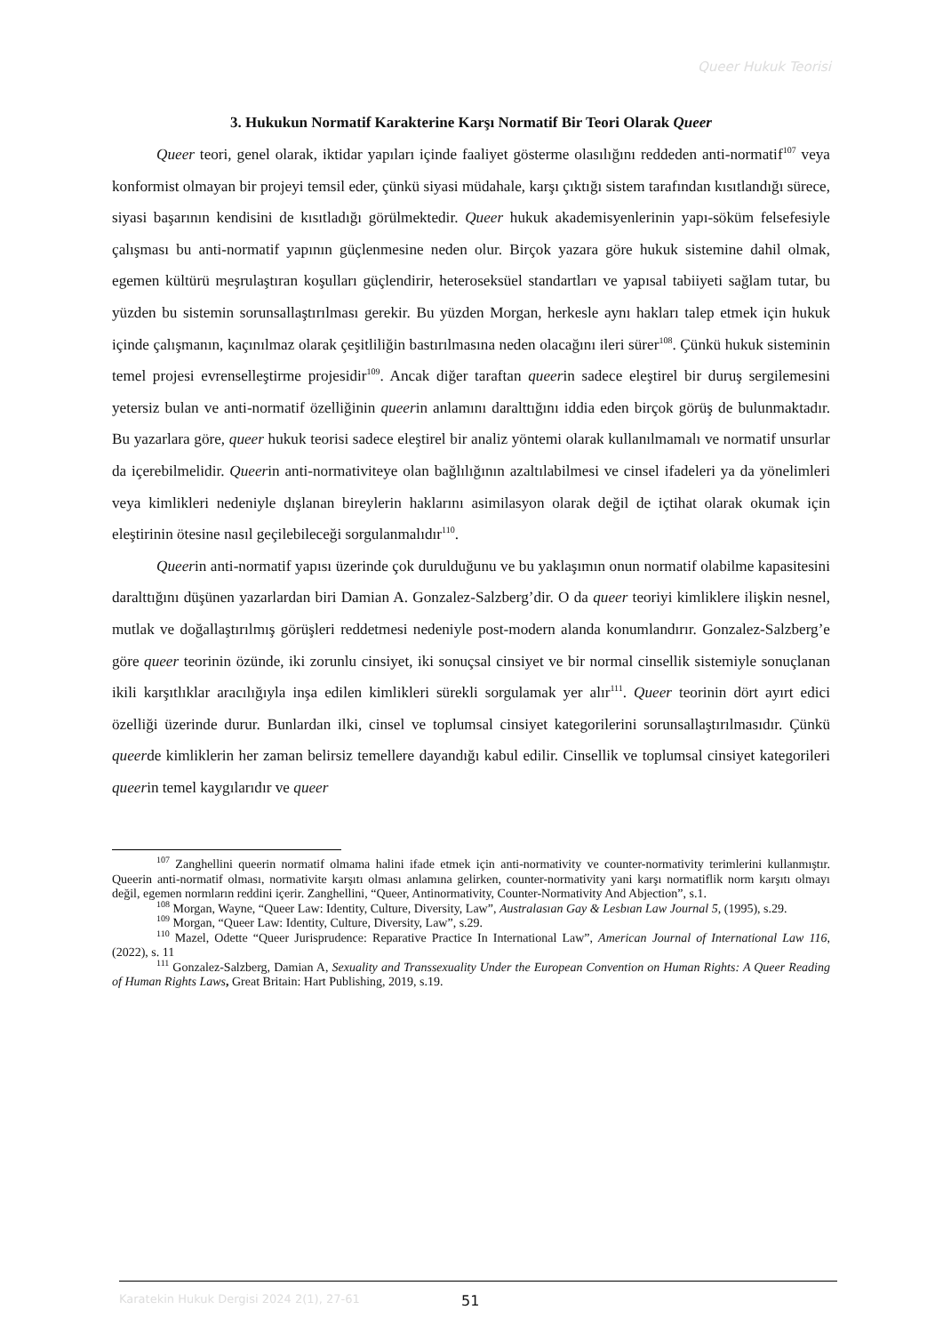Queer Hukuk Teorisi
3. Hukukun Normatif Karakterine Karşı Normatif Bir Teori Olarak Queer
Queer teori, genel olarak, iktidar yapıları içinde faaliyet gösterme olasılığını reddeden anti-normatif<sup>107</sup> veya konformist olmayan bir projeyi temsil eder, çünkü siyasi müdahale, karşı çıktığı sistem tarafından kısıtlandığı sürece, siyasi başarının kendisini de kısıtladığı görülmektedir. Queer hukuk akademisyenlerinin yapı-söküm felsefesiyle çalışması bu anti-normatif yapının güçlenmesine neden olur. Birçok yazara göre hukuk sistemine dahil olmak, egemen kültürü meşrulaştıran koşulları güçlendirir, heteroseksüel standartları ve yapısal tabiiyeti sağlam tutar, bu yüzden bu sistemin sorunsallaştırılması gerekir. Bu yüzden Morgan, herkesle aynı hakları talep etmek için hukuk içinde çalışmanın, kaçınılmaz olarak çeşitliliğin bastırılmasına neden olacağını ileri sürer<sup>108</sup>. Çünkü hukuk sisteminin temel projesi evrenselleştirme projesidir<sup>109</sup>. Ancak diğer taraftan queerin sadece eleştirel bir duruş sergilemesini yetersiz bulan ve anti-normatif özelliğinin queerin anlamını daralttığını iddia eden birçok görüş de bulunmaktadır. Bu yazarlara göre, queer hukuk teorisi sadece eleştirel bir analiz yöntemi olarak kullanılmamalı ve normatif unsurlar da içerebilmelidir. Queerin anti-normativiteye olan bağlılığının azaltılabilmesi ve cinsel ifadeleri ya da yönelimleri veya kimlikleri nedeniyle dışlanan bireylerin haklarını asimilasyon olarak değil de içtihat olarak okumak için eleştirinin ötesine nasıl geçilebileceği sorgulanmalıdır<sup>110</sup>.
Queerin anti-normatif yapısı üzerinde çok durulduğunu ve bu yaklaşımın onun normatif olabilme kapasitesini daralttığını düşünen yazarlardan biri Damian A. Gonzalez-Salzberg’dir. O da queer teoriyi kimliklere ilişkin nesnel, mutlak ve doğallaştırılmış görüşleri reddetmesi nedeniyle post-modern alanda konumlandırır. Gonzalez-Salzberg’e göre queer teorinin özünde, iki zorunlu cinsiyet, iki sonuçsal cinsiyet ve bir normal cinsellik sistemiyle sonuçlanan ikili karşıtlıklar aracılığıyla inşa edilen kimlikleri sürekli sorgulamak yer alır<sup>111</sup>. Queer teorinin dört ayırt edici özelliği üzerinde durur. Bunlardan ilki, cinsel ve toplumsal cinsiyet kategorilerini sorunsallaştırılmasıdır. Çünkü queerde kimliklerin her zaman belirsiz temellere dayandığı kabul edilir. Cinsellik ve toplumsal cinsiyet kategorileri queerin temel kaygılarıdır ve queer
<sup>107</sup> Zanghellini queerin normatif olmama halini ifade etmek için anti-normativity ve counter-normativity terimlerini kullanmıştır. Queerin anti-normatif olması, normativite karşıtı olması anlamına gelirken, counter-normativity yani karşı normatiflik norm karşıtı olmayı değil, egemen normların reddini içerir. Zanghellini, “Queer, Antinormativity, Counter-Normativity And Abjection”, s.1.
<sup>108</sup> Morgan, Wayne, “Queer Law: Identity, Culture, Diversity, Law”, Australasıan Gay & Lesbıan Law Journal 5, (1995), s.29.
<sup>109</sup> Morgan, “Queer Law: Identity, Culture, Diversity, Law”, s.29.
<sup>110</sup> Mazel, Odette “Queer Jurisprudence: Reparative Practice In International Law”, American Journal of International Law 116, (2022), s. 11
<sup>111</sup> Gonzalez-Salzberg, Damian A, Sexuality and Transsexuality Under the European Convention on Human Rights: A Queer Reading of Human Rights Laws, Great Britain: Hart Publishing, 2019, s.19.
Karatekin Hukuk Dergisi 2024 2(1), 27-61 51